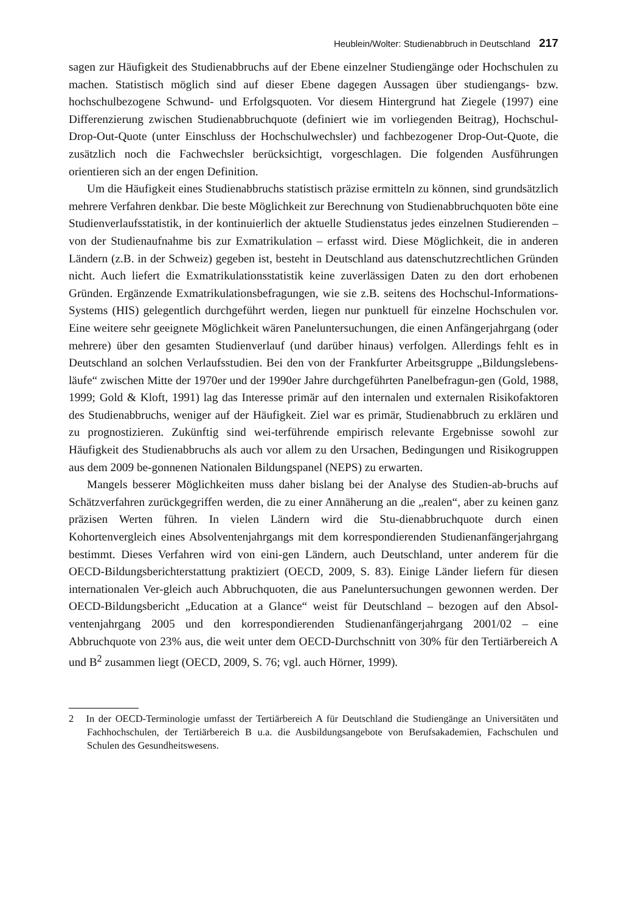Heublein/Wolter: Studienabbruch in Deutschland 217
sagen zur Häufigkeit des Studienabbruchs auf der Ebene einzelner Studiengänge oder Hochschulen zu machen. Statistisch möglich sind auf dieser Ebene dagegen Aussagen über studiengangs- bzw. hochschulbezogene Schwund- und Erfolgsquoten. Vor diesem Hintergrund hat Ziegele (1997) eine Differenzierung zwischen Studienabbruchquote (definiert wie im vorliegenden Beitrag), Hochschul-Drop-Out-Quote (unter Einschluss der Hochschulwechsler) und fachbezogener Drop-Out-Quote, die zusätzlich noch die Fachwechsler berücksichtigt, vorgeschlagen. Die folgenden Ausführungen orientieren sich an der engen Definition.
Um die Häufigkeit eines Studienabbruchs statistisch präzise ermitteln zu können, sind grundsätzlich mehrere Verfahren denkbar. Die beste Möglichkeit zur Berechnung von Studienabbruchquoten böte eine Studienverlaufsstatistik, in der kontinuierlich der aktuelle Studienstatus jedes einzelnen Studierenden – von der Studienaufnahme bis zur Exmatrikulation – erfasst wird. Diese Möglichkeit, die in anderen Ländern (z.B. in der Schweiz) gegeben ist, besteht in Deutschland aus datenschutzrechtlichen Gründen nicht. Auch liefert die Exmatrikulationsstatistik keine zuverlässigen Daten zu den dort erhobenen Gründen. Ergänzende Exmatrikulationsbefragungen, wie sie z.B. seitens des Hochschul-Informations-Systems (HIS) gelegentlich durchgeführt werden, liegen nur punktuell für einzelne Hochschulen vor. Eine weitere sehr geeignete Möglichkeit wären Paneluntersuchungen, die einen Anfängerjahrgang (oder mehrere) über den gesamten Studienverlauf (und darüber hinaus) verfolgen. Allerdings fehlt es in Deutschland an solchen Verlaufsstudien. Bei den von der Frankfurter Arbeitsgruppe „Bildungslebens-läufe“ zwischen Mitte der 1970er und der 1990er Jahre durchgeführten Panelbefragun-gen (Gold, 1988, 1999; Gold & Kloft, 1991) lag das Interesse primär auf den internalen und externalen Risikofaktoren des Studienabbruchs, weniger auf der Häufigkeit. Ziel war es primär, Studienabbruch zu erklären und zu prognostizieren. Zukünftig sind wei-terführende empirisch relevante Ergebnisse sowohl zur Häufigkeit des Studienabbruchs als auch vor allem zu den Ursachen, Bedingungen und Risikogruppen aus dem 2009 be-gonnenen Nationalen Bildungspanel (NEPS) zu erwarten.
Mangels besserer Möglichkeiten muss daher bislang bei der Analyse des Studien-ab-bruchs auf Schätzverfahren zurückgegriffen werden, die zu einer Annäherung an die „realen“, aber zu keinen ganz präzisen Werten führen. In vielen Ländern wird die Stu-dienabbruchquote durch einen Kohortenvergleich eines Absolventenjahrgangs mit dem korrespondierenden Studienanfängerjahrgang bestimmt. Dieses Verfahren wird von eini-gen Ländern, auch Deutschland, unter anderem für die OECD-Bildungsberichterstattung praktiziert (OECD, 2009, S. 83). Einige Länder liefern für diesen internationalen Ver-gleich auch Abbruchquoten, die aus Paneluntersuchungen gewonnen werden. Der OECD-Bildungsbericht „Education at a Glance“ weist für Deutschland – bezogen auf den Absol-ventenjahrgang 2005 und den korrespondierenden Studienanfängerjahrgang 2001/02 – eine Abbruchquote von 23% aus, die weit unter dem OECD-Durchschnitt von 30% für den Tertiärbereich A und B<sup>2</sup> zusammen liegt (OECD, 2009, S. 76; vgl. auch Hörner, 1999).
2 In der OECD-Terminologie umfasst der Tertiärbereich A für Deutschland die Studiengänge an Universitäten und Fachhochschulen, der Tertiärbereich B u.a. die Ausbildungsangebote von Berufsakademien, Fachschulen und Schulen des Gesundheitswesens.